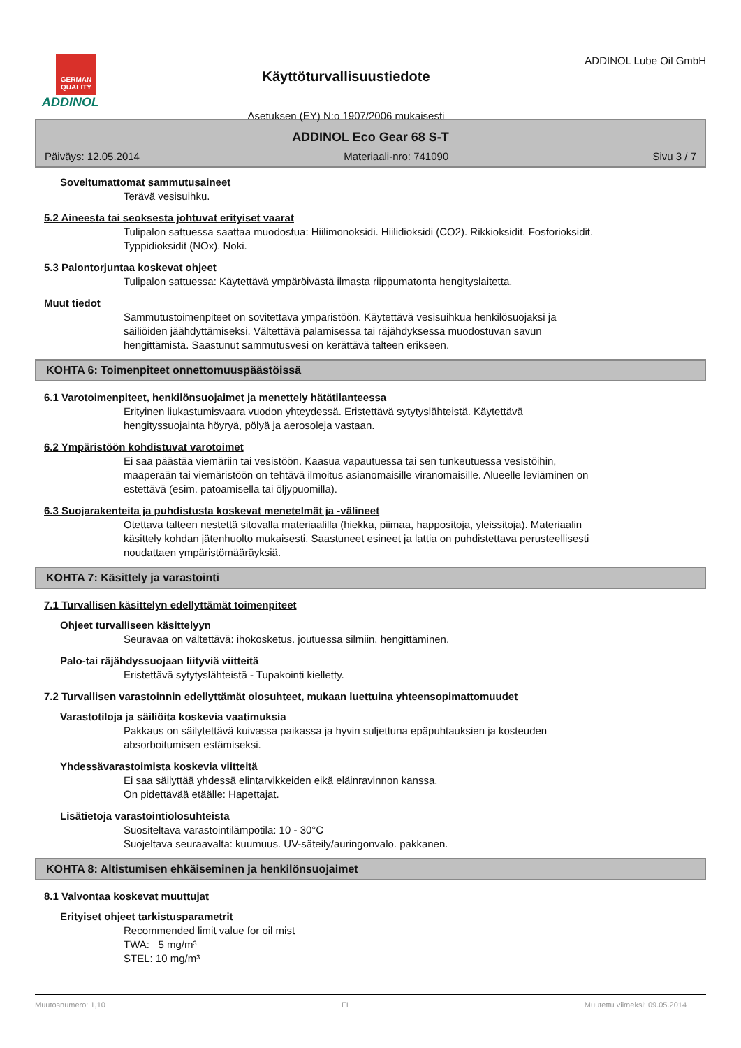GERMAN QUALITY
ADDINOL
Käyttöturvallisuustiedote
Asetuksen (EY) N:o 1907/2006 mukaisesti
ADDINOL Lube Oil GmbH
ADDINOL Eco Gear 68 S-T
Päiväys: 12.05.2014 Materiaali-nro: 741090 Sivu 3 / 7
Soveltumattomat sammutusaineet
Terävä vesisuihku.
5.2 Aineesta tai seoksesta johtuvat erityiset vaarat
Tulipalon sattuessa saattaa muodostua: Hiilimonoksidi. Hiilidioksidi (CO2). Rikkioksidit. Fosforioksidit.
Typpidioksidit (NOx). Noki.
5.3 Palontorjuntaa koskevat ohjeet
Tulipalon sattuessa: Käytettävä ympäröivästä ilmasta riippumatonta hengityslaitetta.
Muut tiedot
Sammutustoimenpiteet on sovitettava ympäristöön. Käytettävä vesisuihkua henkilösuojaksi ja
säiliöiden jäähdyttämiseksi. Vältettävä palamisessa tai räjähdyksessä muodostuvan savun
hengittämistä. Saastunut sammutusvesi on kerättävä talteen erikseen.
KOHTA 6: Toimenpiteet onnettomuuspäästöissä
6.1 Varotoimenpiteet, henkilönsuojaimet ja menettely hätätilanteessa
Erityinen liukastumisvaara vuodon yhteydessä. Eristettävä sytytyslähteistä. Käytettävä
hengityssuojainta höyryä, pölyä ja aerosoleja vastaan.
6.2 Ympäristöön kohdistuvat varotoimet
Ei saa päästää viemäriin tai vesistöön. Kaasua vapautuessa tai sen tunkeutuessa vesistöihin,
maaperään tai viemäristöön on tehtävä ilmoitus asianomaisille viranomaisille. Alueelle leviäminen on
estettävä (esim. patoamisella tai öljypuomilla).
6.3 Suojarakenteita ja puhdistusta koskevat menetelmät ja -välineet
Otettava talteen nestettä sitovalla materiaalilla (hiekka, piimaa, happositoja, yleissitoja). Materiaalin
käsittely kohdan jätenhuolto mukaisesti. Saastuneet esineet ja lattia on puhdistettava perusteellisesti
noudattaen ympäristömääräyksiä.
KOHTA 7: Käsittely ja varastointi
7.1 Turvallisen käsittelyn edellyttämät toimenpiteet
Ohjeet turvalliseen käsittelyyn
Seuravaa on vältettävä: ihokosketus. joutuessa silmiin. hengittäminen.
Palo-tai räjähdyssuojaan liityviä viitteitä
Eristettävä sytytyslähteistä - Tupakointi kielletty.
7.2 Turvallisen varastoinnin edellyttämät olosuhteet, mukaan luettuina yhteensopimattomuudet
Varastotiloja ja säiliöita koskevia vaatimuksia
Pakkaus on säilytettävä kuivassa paikassa ja hyvin suljettuna epäpuhtauksien ja kosteuden
absorboitumisen estämiseksi.
Yhdessävarastoimista koskevia viitteitä
Ei saa säilyttää yhdessä elintarvikkeiden eikä eläinravinnon kanssa.
On pidettävää etäälle: Hapettajat.
Lisätietoja varastointiolosuhteista
Suositeltava varastointilämpötila: 10 - 30°C
Suojeltava seuraavalta: kuumuus. UV-säteily/auringonvalo. pakkanen.
KOHTA 8: Altistumisen ehkäiseminen ja henkilönsuojaimet
8.1 Valvontaa koskevat muuttujat
Erityiset ohjeet tarkistusparametrit
Recommended limit value for oil mist
TWA: 5 mg/m³
STEL: 10 mg/m³
Muutosnumero: 1,10 FI Muutettu viimeksi: 09.05.2014